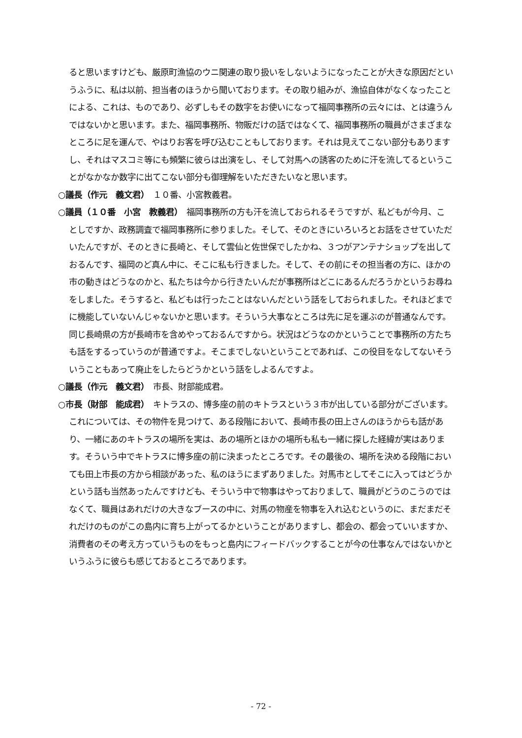ると思いますけども、厳原町漁協のウニ関連の取り扱いをしないようになったことが大きな原因だというふうに、私は以前、担当者のほうから聞いております。その取り組みが、漁協自体がなくなったことによる、これは、ものであり、必ずしもその数字をお使いになって福岡事務所の云々には、とは違うんではないかと思います。また、福岡事務所、物販だけの話ではなくて、福岡事務所の職員がさまざまなところに足を運んで、やはりお客を呼び込むこともしております。それは見えてこない部分もありますし、それはマスコミ等にも頻繁に彼らは出演をし、そして対馬への誘客のために汗を流してるということがなかなか数字に出てこない部分も御理解をいただきたいなと思います。
○議長（作元　義文君）　１０番、小宮教義君。
○議員（１０番　小宮　教義君）　福岡事務所の方も汗を流しておられるそうですが、私どもが今月、ことしですか、政務調査で福岡事務所に参りました。そして、そのときにいろいろとお話をさせていただいたんですが、そのときに長崎と、そして雲仙と佐世保でしたかね、３つがアンテナショップを出しておるんです、福岡のど真ん中に、そこに私も行きました。そして、その前にその担当者の方に、ほかの市の動きはどうなのかと、私たちは今から行きたいんだが事務所はどこにあるんだろうかというお尋ねをしました。そうすると、私どもは行ったことはないんだという話をしておられました。それほどまでに機能していないんじゃないかと思います。そういう大事なところは先に足を運ぶのが普通なんです。同じ長崎県の方が長崎市を含めやっておるんですから。状況はどうなのかということで事務所の方たちも話をするっていうのが普通ですよ。そこまでしないということであれば、この役目をなしてないそういうこともあって廃止をしたらどうかという話をしよるんですよ。
○議長（作元　義文君）　市長、財部能成君。
○市長（財部　能成君）　キトラスの、博多座の前のキトラスという３市が出している部分がございます。これについては、その物件を見つけて、ある段階において、長崎市長の田上さんのほうからも話があり、一緒にあのキトラスの場所を実は、あの場所とほかの場所も私も一緒に探した経緯が実はあります。そういう中でキトラスに博多座の前に決まったところです。その最後の、場所を決める段階においても田上市長の方から相談があった、私のほうにまずありました。対馬市としてそこに入ってはどうかという話も当然あったんですけども、そういう中で物事はやっておりまして、職員がどうのこうのではなくて、職員はあれだけの大きなブースの中に、対馬の物産を物事を入れ込むというのに、まだまだそれだけのものがこの島内に育ち上がってるかということがありますし、都会の、都会っていいますか、消費者のその考え方っていうものをもっと島内にフィードバックすることが今の仕事なんではないかというふうに彼らも感じておるところであります。
- 72 -